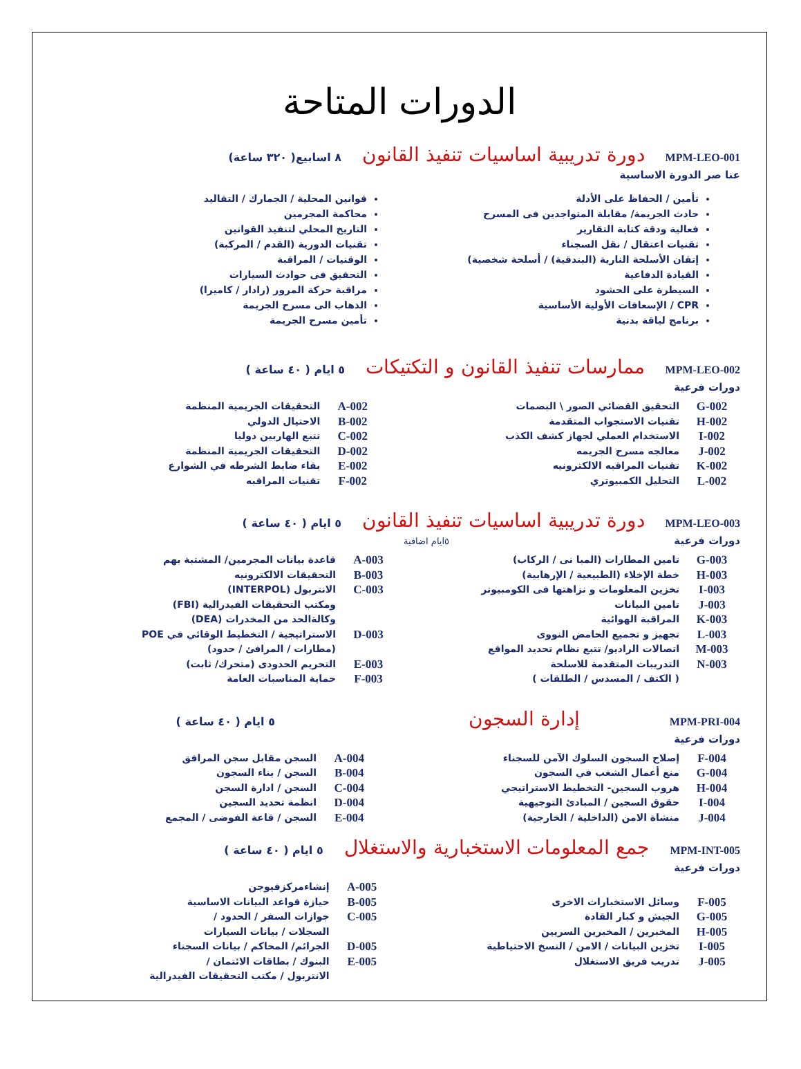الدورات المتاحة
MPM-LEO-001 دورة تدريبية اساسيات تنفيذ القانون ٨ اسابيع( ٣٢٠ ساعة)
عنا صر الدورة الاساسية
تأمين / الحفاظ على الأدلة
حادث الجريمة/ مقابلة المتواجدين فى المسرح
فعالية ودقة كتابة التقارير
تقنيات اعتقال / نقل السجناء
إتقان الأسلحة النارية (البندقية) / أسلحة شخصية)
القيادة الدفاعية
السيطرة على الحشود
CPR / الإسعافات الأولية الأساسية
برنامج لياقة بدنية
قوانين المحلية / الجمارك / التقاليد
محاكمة المجرمين
التاريخ المحلي لتنفيذ القوانين
تقنيات الدورية (القدم / المركبة)
الوقنيات / المراقبة
التحقيق فى حوادث السيارات
مراقبة حركة المرور (رادار / كاميرا)
الذهاب الى مسرح الجريمة
تأمين مسرح الجريمة
MPM-LEO-002 ممارسات تنفيذ القانون و التكتيكات ٥ ايام ( ٤٠ ساعة )
دورات فرعية
| G-002 | التحقيق القضائي الصور \ البصمات | A-002 | التحقيقات الجريمية المنظمة |
| H-002 | تقنيات الاستجواب المتقدمة | B-002 | الاحتيال الدولي |
| I-002 | الاستخدام العملي لجهاز كشف الكذب | C-002 | تتبع الهاربين دوليا |
| J-002 | معالجه مسرح الجريمه | D-002 | التحقيقات الجريمية المنظمة |
| K-002 | تقنيات المراقبه الالكترونيه | E-002 | بقاء ضابط الشرطه في الشوارع |
| L-002 | التحليل الكمبيوتري | F-002 | تقنيات المراقبه |
MPM-LEO-003 دورة تدريبية اساسيات تنفيذ القانون ٥ ايام ( ٤٠ ساعة )
دورات فرعية ٥ايام اضافية
| G-003 | تامين المطارات (المبا نى / الركاب) | A-003 | قاعدة بيانات المجرمين/ المشتبة بهم |
| H-003 | خطة الإخلاء (الطبيعية / الإرهابية) | B-003 | التحقيقات الالكترونيه |
| I-003 | تخزين المعلومات و نزاهتها فى الكومبيوتر | C-003 | الانتربول (INTERPOL) |
| J-003 | تامين البيانات | | ومكتب التحقيقات الفيدرالية (FBI) |
| K-003 | المراقبة الهوائية | | وكالةالحد من المخدرات (DEA) |
| L-003 | تجهيز و تجميع الحامض النووى | D-003 | الاستراتيجية / التخطيط الوقائي في POE |
| M-003 | اتصالات الراديو/ تتبع نظام تحديد المواقع | | (مطارات / المرافئ / حدود) |
| N-003 | التدريبات المتقدمة للاسلحة | E-003 | التحريم الحدودى (متحرك/ ثابت) |
| | ( الكتف / المسدس / الطلقات ) | F-003 | حماية المناسبات العامة |
MPM-PRI-004 إدارة السجون ٥ ايام ( ٤٠ ساعة )
دورات فرعية
| F-004 | إصلاح السجون السلوك الآمن للسجناء | A-004 | السجن مقابل سجن المرافق |
| G-004 | منع أعمال الشغب في السجون | B-004 | السجن / بناء السجون |
| H-004 | هروب السجين- التخطيط الاستراتيجي | C-004 | السجن / ادارة السجن |
| I-004 | حقوق السجين / المبادئ التوجيهية | D-004 | انظمة تحديد السجين |
| J-004 | منشاة الامن (الداخلية / الخارجية) | E-004 | السجن / قاعة الفوضى / المجمع |
MPM-INT-005 جمع المعلومات الاستخبارية والاستغلال ٥ ايام ( ٤٠ ساعة )
دورات فرعية
| | | A-005 | إنشاءمركزفيوجن |
| F-005 | وسائل الاستخبارات الاخرى | B-005 | حيازة قواعد البيانات الاساسية |
| G-005 | الجيش و كبار القادة | C-005 | جوازات السفر / الحدود / |
| H-005 | المخبرين / المخبرين السريين | | السجلات / بيانات السيارات |
| I-005 | تخزين البيانات / الامن / النسخ الاحتياطية | D-005 | الجرائم/ المحاكم / بيانات السجناء |
| J-005 | تدريب فريق الاستغلال | E-005 | البنوك / بطاقات الائتمان / |
| | | | الانتربول / مكتب التحقيقات الفيدرالية |